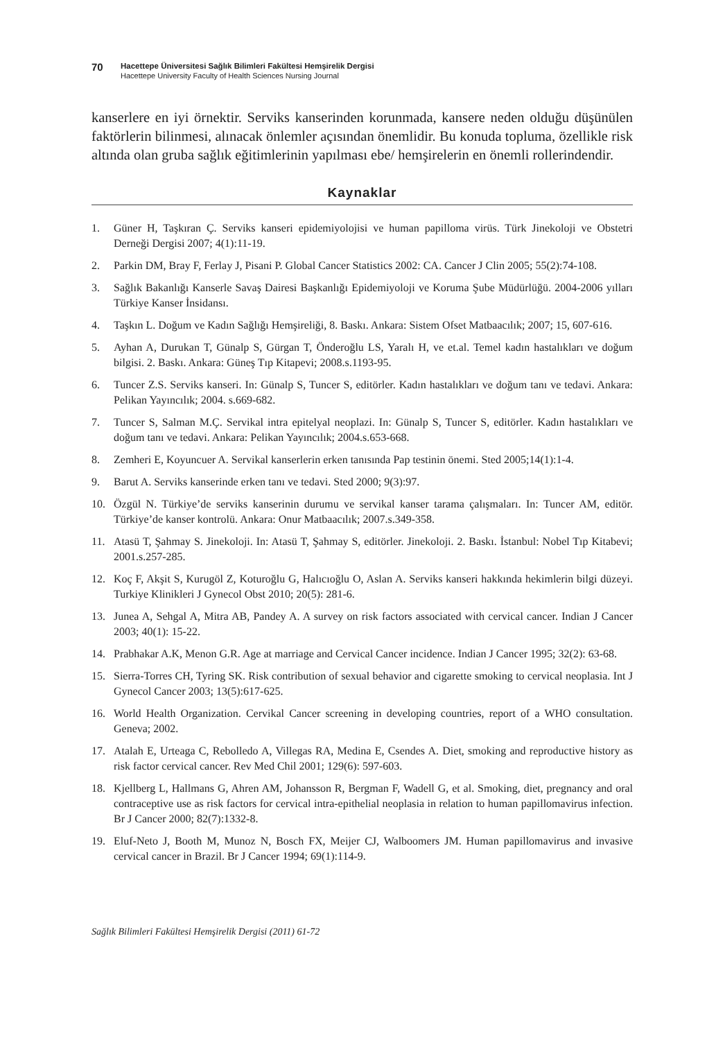70
Hacettepe Üniversitesi Sağlık Bilimleri Fakültesi Hemşirelik Dergisi
Hacettepe University Faculty of Health Sciences Nursing Journal
kanserlere en iyi örnektir. Serviks kanserinden korunmada, kansere neden olduğu düşünülen faktörlerin bilinmesi, alınacak önlemler açısından önemlidir. Bu konuda topluma, özellikle risk altında olan gruba sağlık eğitimlerinin yapılması ebe/ hemşirelerin en önemli rollerindendir.
Kaynaklar
1. Güner H, Taşkıran Ç. Serviks kanseri epidemiyolojisi ve human papilloma virüs. Türk Jinekoloji ve Obstetri Derneği Dergisi 2007; 4(1):11-19.
2. Parkin DM, Bray F, Ferlay J, Pisani P. Global Cancer Statistics 2002: CA. Cancer J Clin 2005; 55(2):74-108.
3. Sağlık Bakanlığı Kanserle Savaş Dairesi Başkanlığı Epidemiyoloji ve Koruma Şube Müdürlüğü. 2004-2006 yılları Türkiye Kanser İnsidansı.
4. Taşkın L. Doğum ve Kadın Sağlığı Hemşireliği, 8. Baskı. Ankara: Sistem Ofset Matbaacılık; 2007; 15, 607-616.
5. Ayhan A, Durukan T, Günalp S, Gürgan T, Önderoğlu LS, Yaralı H, ve et.al. Temel kadın hastalıkları ve doğum bilgisi. 2. Baskı. Ankara: Güneş Tıp Kitapevi; 2008.s.1193-95.
6. Tuncer Z.S. Serviks kanseri. In: Günalp S, Tuncer S, editörler. Kadın hastalıkları ve doğum tanı ve tedavi. Ankara: Pelikan Yayıncılık; 2004. s.669-682.
7. Tuncer S, Salman M.Ç. Servikal intra epitelyal neoplazi. In: Günalp S, Tuncer S, editörler. Kadın hastalıkları ve doğum tanı ve tedavi. Ankara: Pelikan Yayıncılık; 2004.s.653-668.
8. Zemheri E, Koyuncuer A. Servikal kanserlerin erken tanısında Pap testinin önemi. Sted 2005;14(1):1-4.
9. Barut A. Serviks kanserinde erken tanı ve tedavi. Sted 2000; 9(3):97.
10. Özgül N. Türkiye’de serviks kanserinin durumu ve servikal kanser tarama çalışmaları. In: Tuncer AM, editör. Türkiye’de kanser kontrolü. Ankara: Onur Matbaacılık; 2007.s.349-358.
11. Atasü T, Şahmay S. Jinekoloji. In: Atasü T, Şahmay S, editörler. Jinekoloji. 2. Baskı. İstanbul: Nobel Tıp Kitabevi; 2001.s.257-285.
12. Koç F, Akşit S, Kurugöl Z, Koturoğlu G, Halıcıoğlu O, Aslan A. Serviks kanseri hakkında hekimlerin bilgi düzeyi. Turkiye Klinikleri J Gynecol Obst 2010; 20(5): 281-6.
13. Junea A, Sehgal A, Mitra AB, Pandey A. A survey on risk factors associated with cervical cancer. Indian J Cancer 2003; 40(1): 15-22.
14. Prabhakar A.K, Menon G.R. Age at marriage and Cervical Cancer incidence. Indian J Cancer 1995; 32(2): 63-68.
15. Sierra-Torres CH, Tyring SK. Risk contribution of sexual behavior and cigarette smoking to cervical neoplasia. Int J Gynecol Cancer 2003; 13(5):617-625.
16. World Health Organization. Cervikal Cancer screening in developing countries, report of a WHO consultation. Geneva; 2002.
17. Atalah E, Urteaga C, Rebolledo A, Villegas RA, Medina E, Csendes A. Diet, smoking and reproductive history as risk factor cervical cancer. Rev Med Chil 2001; 129(6): 597-603.
18. Kjellberg L, Hallmans G, Ahren AM, Johansson R, Bergman F, Wadell G, et al. Smoking, diet, pregnancy and oral contraceptive use as risk factors for cervical intra-epithelial neoplasia in relation to human papillomavirus infection. Br J Cancer 2000; 82(7):1332-8.
19. Eluf-Neto J, Booth M, Munoz N, Bosch FX, Meijer CJ, Walboomers JM. Human papillomavirus and invasive cervical cancer in Brazil. Br J Cancer 1994; 69(1):114-9.
Sağlık Bilimleri Fakültesi Hemşirelik Dergisi (2011) 61-72